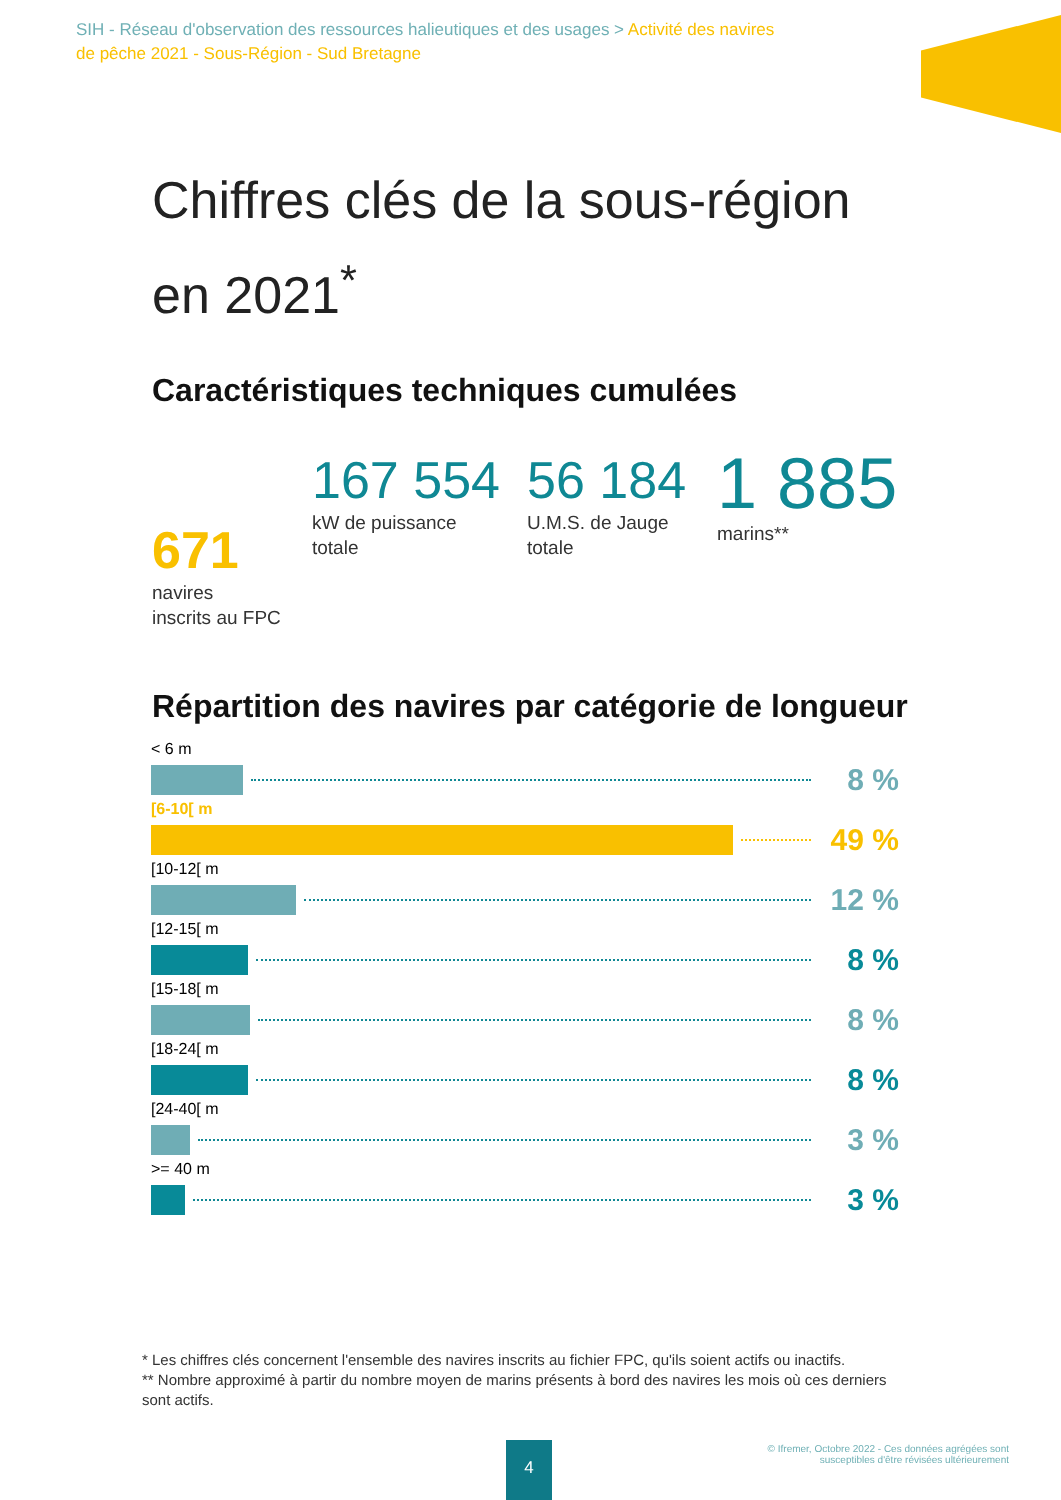SIH - Réseau d'observation des ressources halieutiques et des usages > Activité des navires de pêche 2021 - Sous-Région - Sud Bretagne
Chiffres clés de la sous-région en 2021<sup>*</sup>
Caractéristiques techniques cumulées
671
navires
inscrits au FPC
167 554
kW de puissance
totale
56 184
U.M.S. de Jauge
totale
1 885
marins**
Répartition des navires par catégorie de longueur
< 6 m
8 %
[6-10[ m
49 %
[10-12[ m
12 %
[12-15[ m
8 %
[15-18[ m
8 %
[18-24[ m
8 %
[24-40[ m
3 %
>= 40 m
3 %
* Les chiffres clés concernent l'ensemble des navires inscrits au fichier FPC, qu'ils soient actifs ou inactifs.
** Nombre approximé à partir du nombre moyen de marins présents à bord des navires les mois où ces derniers sont actifs.
4
© Ifremer, Octobre 2022 - Ces données agrégées sont
susceptibles d'être révisées ultérieurement